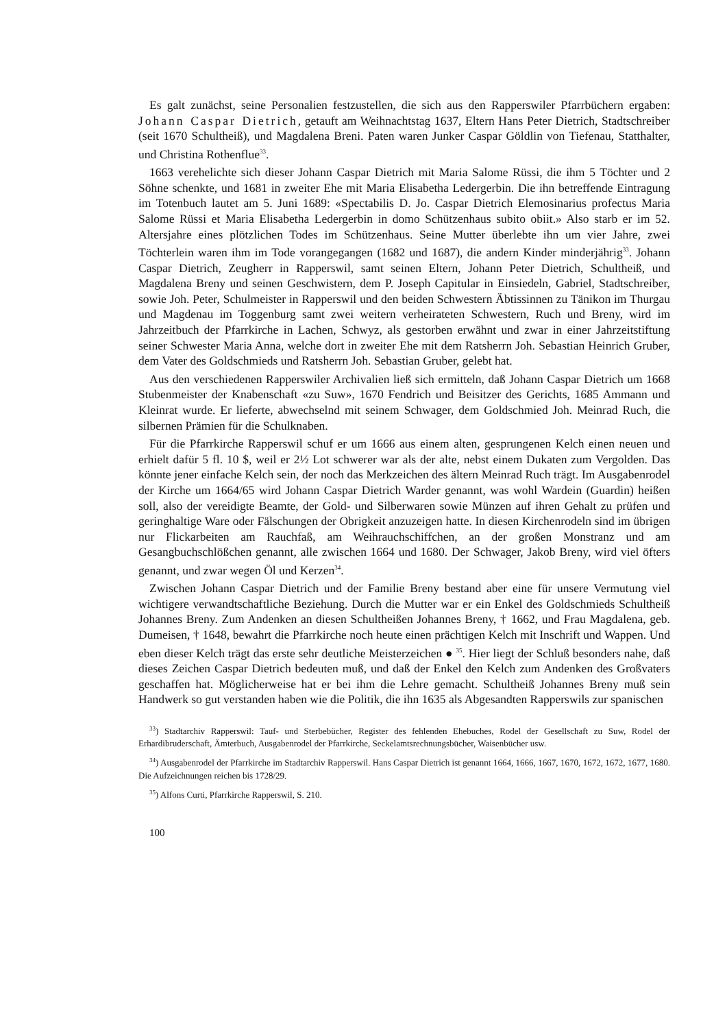Es galt zunächst, seine Personalien festzustellen, die sich aus den Rapperswiler Pfarrbüchern er­gaben: Johann Caspar Dietrich, getauft am Weihnachtstag 1637, Eltern Hans Peter Die­trich, Stadtschreiber (seit 1670 Schultheiß), und Magdalena Breni. Paten waren Junker Caspar Göldlin von Tiefenau, Statthalter, und Christina Rothenflue<sup>33</sup>.
1663 verehelichte sich dieser Johann Caspar Dietrich mit Maria Salome Rüssi, die ihm 5 Töchter und 2 Söhne schenkte, und 1681 in zweiter Ehe mit Maria Elisabetha Ledergerbin. Die ihn be­treffende Eintragung im Totenbuch lautet am 5. Juni 1689: «Spectabilis D. Jo. Caspar Dietrich Elemosinarius profectus Maria Salome Rüssi et Maria Elisabetha Ledergerbin in domo Schützen­haus subito obiit.» Also starb er im 52. Altersjahre eines plötzlichen Todes im Schützenhaus. Seine Mutter überlebte ihn um vier Jahre, zwei Töchterlein waren ihm im Tode vorangegangen (1682 und 1687), die andern Kinder minderjährig<sup>33</sup>. Johann Caspar Dietrich, Zeugherr in Rapperswil, samt seinen Eltern, Johann Peter Dietrich, Schultheiß, und Magdalena Breny und seinen Ge­schwistern, dem P. Joseph Capitular in Einsiedeln, Gabriel, Stadtschreiber, sowie Joh. Peter, Schulmeister in Rapperswil und den beiden Schwestern Äbtissinnen zu Tänikon im Thurgau und Magdenau im Toggenburg samt zwei weitern verheirateten Schwestern, Ruch und Breny, wird im Jahrzeitbuch der Pfarrkirche in Lachen, Schwyz, als gestorben erwähnt und zwar in einer Jahrzeit­stiftung seiner Schwester Maria Anna, welche dort in zweiter Ehe mit dem Ratsherrn Joh. Seba­stian Heinrich Gruber, dem Vater des Goldschmieds und Ratsherrn Joh. Sebastian Gruber, ge­lebt hat.
Aus den verschiedenen Rapperswiler Archivalien ließ sich ermitteln, daß Johann Caspar Die­trich um 1668 Stubenmeister der Knabenschaft «zu Suw», 1670 Fendrich und Beisitzer des Ge­richts, 1685 Ammann und Kleinrat wurde. Er lieferte, abwechselnd mit seinem Schwager, dem Goldschmied Joh. Meinrad Ruch, die silbernen Prämien für die Schulknaben.
Für die Pfarrkirche Rapperswil schuf er um 1666 aus einem alten, gesprungenen Kelch einen neuen und erhielt dafür 5 fl. 10 $, weil er 2½ Lot schwerer war als der alte, nebst einem Dukaten zum Vergolden. Das könnte jener einfache Kelch sein, der noch das Merkzeichen des ältern Mein­rad Ruch trägt. Im Ausgabenrodel der Kirche um 1664/65 wird Johann Caspar Dietrich Warder genannt, was wohl Wardein (Guardin) heißen soll, also der vereidigte Beamte, der Gold- und Sil­berwaren sowie Münzen auf ihren Gehalt zu prüfen und geringhaltige Ware oder Fälschungen der Obrigkeit anzuzeigen hatte. In diesen Kirchenrodeln sind im übrigen nur Flickarbeiten am Rauch­faß, am Weihrauchschiffchen, an der großen Monstranz und am Gesangbuchschlößchen genannt, alle zwischen 1664 und 1680. Der Schwager, Jakob Breny, wird viel öfters genannt, und zwar wegen Öl und Kerzen<sup>34</sup>.
Zwischen Johann Caspar Dietrich und der Familie Breny bestand aber eine für unsere Vermu­tung viel wichtigere verwandtschaftliche Beziehung. Durch die Mutter war er ein Enkel des Gold­schmieds Schultheiß Johannes Breny. Zum Andenken an diesen Schultheißen Johannes Breny, † 1662, und Frau Magdalena, geb. Dumeisen, † 1648, bewahrt die Pfarrkirche noch heute einen prächtigen Kelch mit Inschrift und Wappen. Und eben dieser Kelch trägt das erste sehr deutliche Meisterzeichen ● <sup>35</sup>. Hier liegt der Schluß besonders nahe, daß dieses Zeichen Caspar Dietrich be­deuten muß, und daß der Enkel den Kelch zum Andenken des Großvaters geschaffen hat. Mög­licherweise hat er bei ihm die Lehre gemacht. Schultheiß Johannes Breny muß sein Handwerk so gut verstanden haben wie die Politik, die ihn 1635 als Abgesandten Rapperswils zur spanischen
<sup>33</sup>) Stadtarchiv Rapperswil: Tauf- und Sterbebücher, Register des fehlenden Ehebuches, Rodel der Gesellschaft zu Suw, Rodel der Erhardibruderschaft, Ämterbuch, Ausgabenrodel der Pfarrkirche, Seckelamtsrechnungsbücher, Waisenbücher usw.
<sup>34</sup>) Ausgabenrodel der Pfarrkirche im Stadtarchiv Rapperswil. Hans Caspar Dietrich ist genannt 1664, 1666, 1667, 1670, 1672, 1672, 1677, 1680. Die Aufzeichnungen reichen bis 1728/29.
<sup>35</sup>) Alfons Curti, Pfarrkirche Rapperswil, S. 210.
100